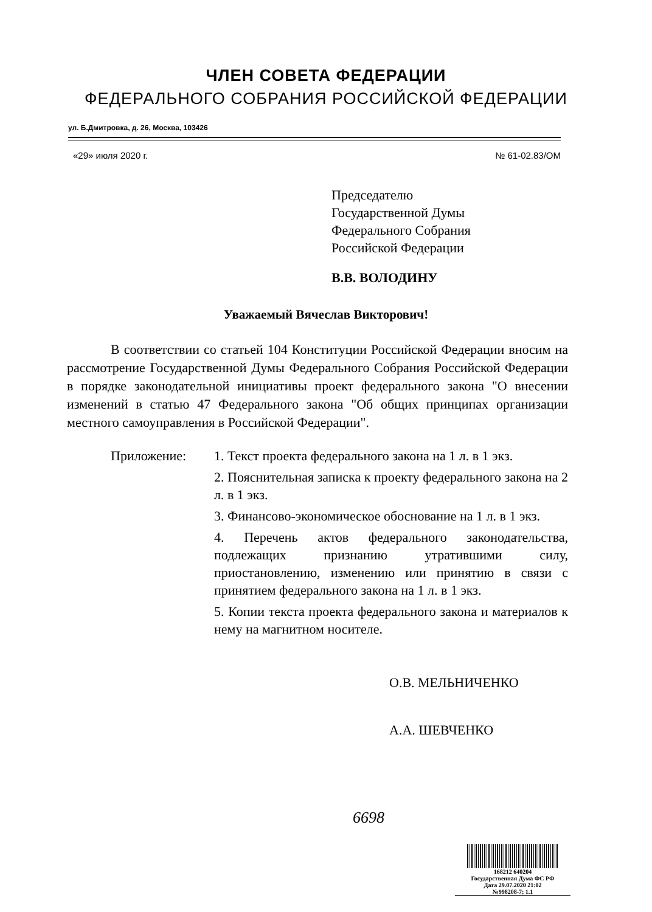ЧЛЕН СОВЕТА ФЕДЕРАЦИИ
ФЕДЕРАЛЬНОГО СОБРАНИЯ РОССИЙСКОЙ ФЕДЕРАЦИИ
ул. Б.Дмитровка, д. 26, Москва, 103426
«29» июля 2020 г. № 61-02.83/ОМ
Председателю
Государственной Думы
Федерального Собрания
Российской Федерации
В.В. ВОЛОДИНУ
Уважаемый Вячеслав Викторович!
В соответствии со статьей 104 Конституции Российской Федерации вносим на рассмотрение Государственной Думы Федерального Собрания Российской Федерации в порядке законодательной инициативы проект федерального закона "О внесении изменений в статью 47 Федерального закона "Об общих принципах организации местного самоуправления в Российской Федерации".
Приложение: 1. Текст проекта федерального закона на 1 л. в 1 экз.
2. Пояснительная записка к проекту федерального закона на 2 л. в 1 экз.
3. Финансово-экономическое обоснование на 1 л. в 1 экз.
4. Перечень актов федерального законодательства, подлежащих признанию утратившими силу, приостановлению, изменению или принятию в связи с принятием федерального закона на 1 л. в 1 экз.
5. Копии текста проекта федерального закона и материалов к нему на магнитном носителе.
О.В. МЕЛЬНИЧЕНКО
А.А. ШЕВЧЕНКО
6698
168212 640204
Государственная Дума ФС РФ
Дата 29.07.2020 21:02
№998208-7; 1.1